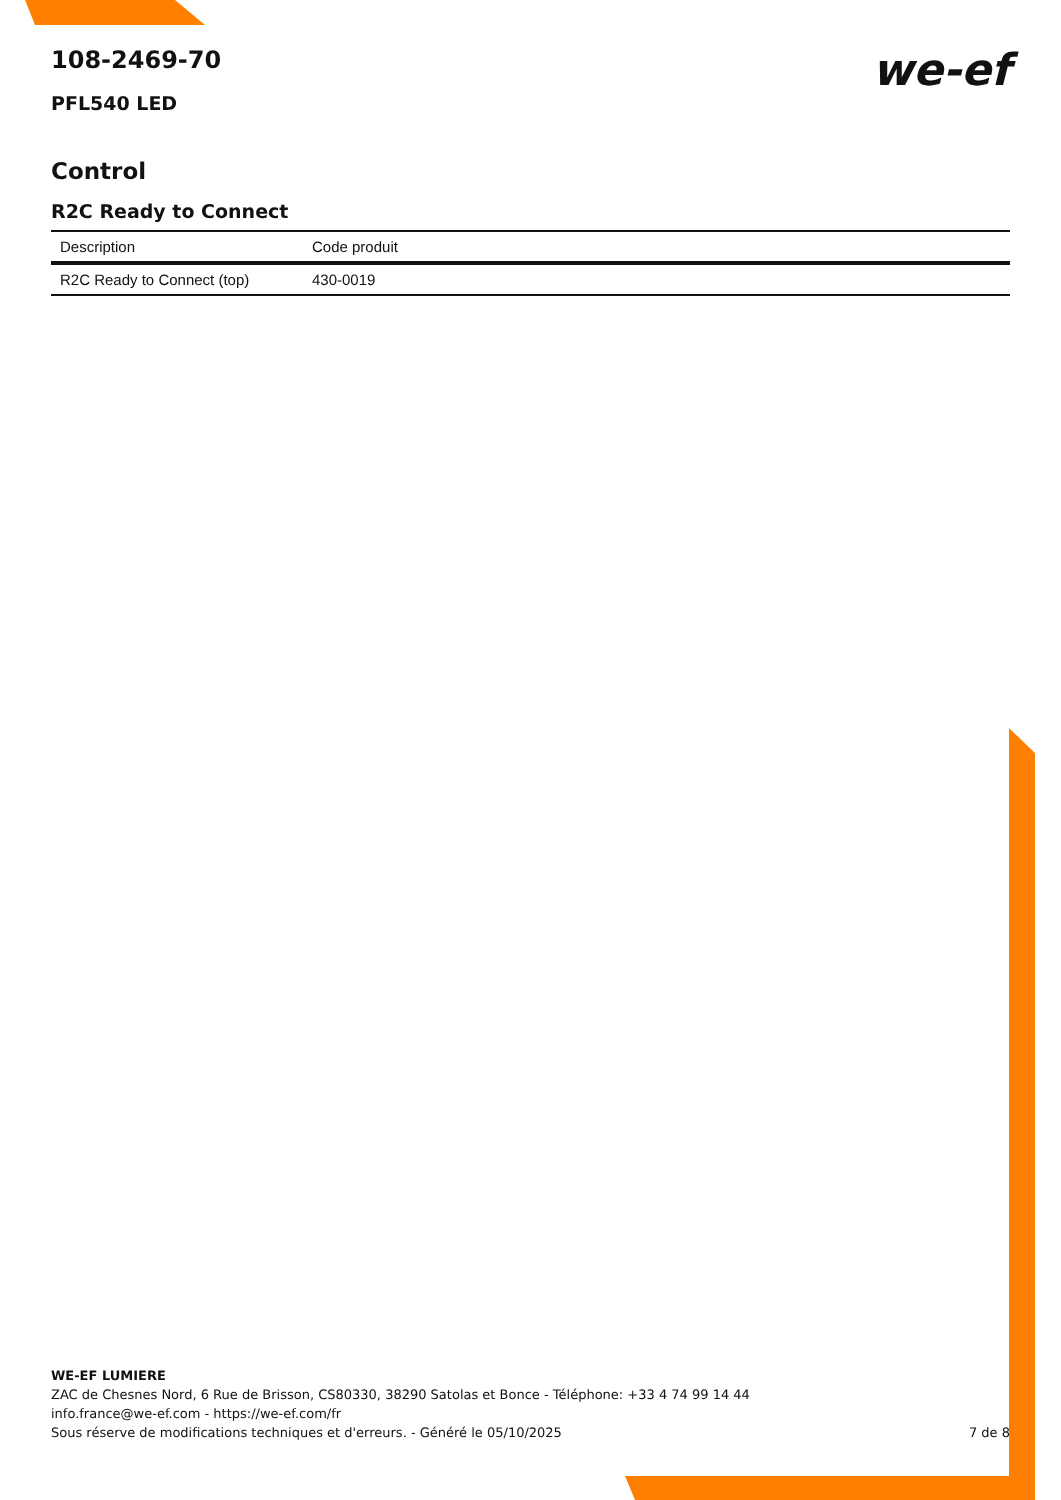we-ef
108-2469-70
PFL540 LED
Control
R2C Ready to Connect
| Description | Code produit |
| --- | --- |
| R2C Ready to Connect (top) | 430-0019 |
WE-EF LUMIERE
ZAC de Chesnes Nord, 6 Rue de Brisson, CS80330, 38290 Satolas et Bonce - Téléphone: +33 4 74 99 14 44
info.france@we-ef.com - https://we-ef.com/fr
7 de 8 Sous réserve de modifications techniques et d'erreurs. - Généré le 05/10/2025